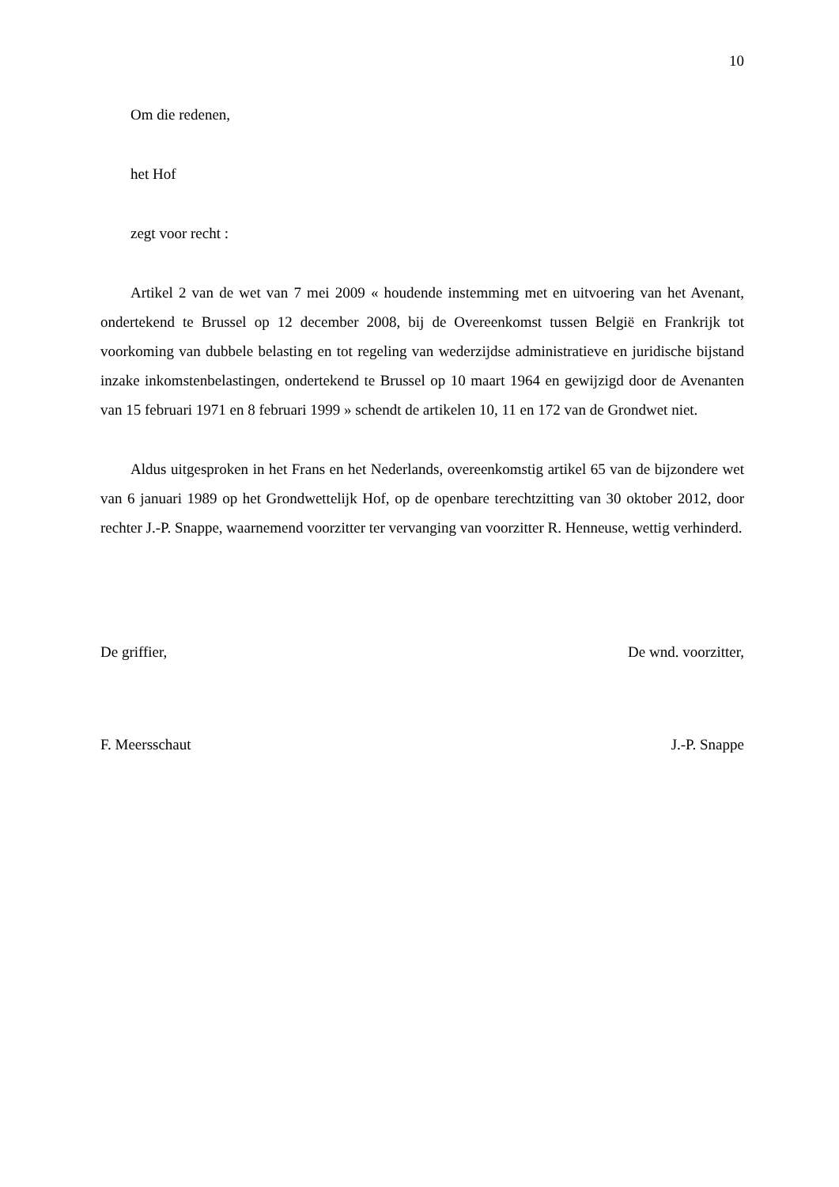10
Om die redenen,
het Hof
zegt voor recht :
Artikel 2 van de wet van 7 mei 2009 « houdende instemming met en uitvoering van het Avenant, ondertekend te Brussel op 12 december 2008, bij de Overeenkomst tussen België en Frankrijk tot voorkoming van dubbele belasting en tot regeling van wederzijdse administratieve en juridische bijstand inzake inkomstenbelastingen, ondertekend te Brussel op 10 maart 1964 en gewijzigd door de Avenanten van 15 februari 1971 en 8 februari 1999 » schendt de artikelen 10, 11 en 172 van de Grondwet niet.
Aldus uitgesproken in het Frans en het Nederlands, overeenkomstig artikel 65 van de bijzondere wet van 6 januari 1989 op het Grondwettelijk Hof, op de openbare terechtzitting van 30 oktober 2012, door rechter J.-P. Snappe, waarnemend voorzitter ter vervanging van voorzitter R. Henneuse, wettig verhinderd.
De griffier, De wnd. voorzitter,
F. Meersschaut J.-P. Snappe